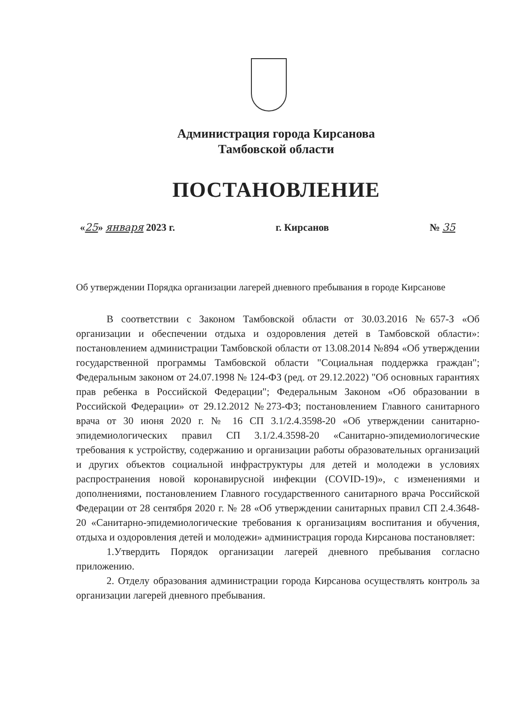Администрация города Кирсанова
Тамбовской области
ПОСТАНОВЛЕНИЕ
«25» января 2023 г. г. Кирсанов № 35
Об утверждении Порядка организации лагерей дневного пребывания в городе Кирсанове
В соответствии с Законом Тамбовской области от 30.03.2016 №657-З «Об организации и обеспечении отдыха и оздоровления детей в Тамбовской области»: постановлением администрации Тамбовской области от 13.08.2014 №894 «Об утверждении государственной программы Тамбовской области "Социальная поддержка граждан"; Федеральным законом от 24.07.1998 № 124-ФЗ (ред. от 29.12.2022) "Об основных гарантиях прав ребенка в Российской Федерации"; Федеральным Законом «Об образовании в Российской Федерации» от 29.12.2012 №273-ФЗ; постановлением Главного санитарного врача от 30 июня 2020 г. № 16 СП 3.1/2.4.3598-20 «Об утверждении санитарно-эпидемиологических правил СП 3.1/2.4.3598-20 «Санитарно-эпидемиологические требования к устройству, содержанию и организации работы образовательных организаций и других объектов социальной инфраструктуры для детей и молодежи в условиях распространения новой коронавирусной инфекции (COVID-19)», с изменениями и дополнениями, постановлением Главного государственного санитарного врача Российской Федерации от 28 сентября 2020 г. № 28 «Об утверждении санитарных правил СП 2.4.3648-20 «Санитарно-эпидемиологические требования к организациям воспитания и обучения, отдыха и оздоровления детей и молодежи» администрация города Кирсанова постановляет:
1.Утвердить Порядок организации лагерей дневного пребывания согласно приложению.
2. Отделу образования администрации города Кирсанова осуществлять контроль за организации лагерей дневного пребывания.